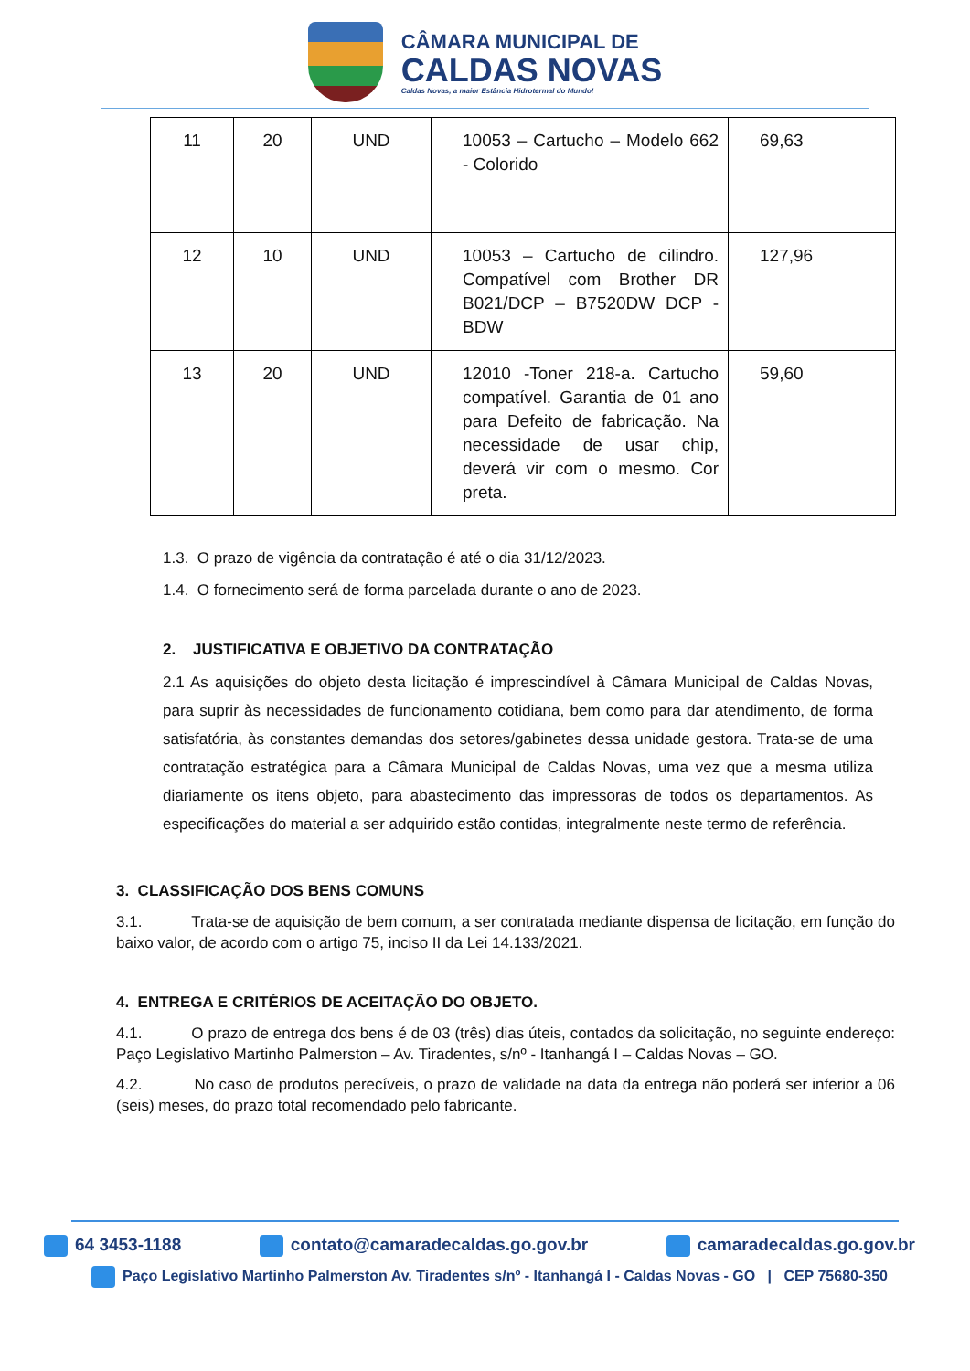CÂMARA MUNICIPAL DE
CALDAS NOVAS
Caldas Novas, a maior Estância Hidrotermal do Mundo!
| 11 | 20 | UND | 10053 – Cartucho – Modelo 662 - Colorido | 69,63 |
| 12 | 10 | UND | 10053 – Cartucho de cilindro. Compatível com Brother DR B021/DCP – B7520DW DCP - BDW | 127,96 |
| 13 | 20 | UND | 12010 -Toner 218-a. Cartucho compatível. Garantia de 01 ano para Defeito de fabricação. Na necessidade de usar chip, deverá vir com o mesmo. Cor preta. | 59,60 |
1.3. O prazo de vigência da contratação é até o dia 31/12/2023.
1.4. O fornecimento será de forma parcelada durante o ano de 2023.
2. JUSTIFICATIVA E OBJETIVO DA CONTRATAÇÃO
2.1 As aquisições do objeto desta licitação é imprescindível à Câmara Municipal de Caldas Novas, para suprir às necessidades de funcionamento cotidiana, bem como para dar atendimento, de forma satisfatória, às constantes demandas dos setores/gabinetes dessa unidade gestora. Trata-se de uma contratação estratégica para a Câmara Municipal de Caldas Novas, uma vez que a mesma utiliza diariamente os itens objeto, para abastecimento das impressoras de todos os departamentos. As especificações do material a ser adquirido estão contidas, integralmente neste termo de referência.
3. CLASSIFICAÇÃO DOS BENS COMUNS
3.1. Trata-se de aquisição de bem comum, a ser contratada mediante dispensa de licitação, em função do baixo valor, de acordo com o artigo 75, inciso II da Lei 14.133/2021.
4. ENTREGA E CRITÉRIOS DE ACEITAÇÃO DO OBJETO.
4.1. O prazo de entrega dos bens é de 03 (três) dias úteis, contados da solicitação, no seguinte endereço: Paço Legislativo Martinho Palmerston – Av. Tiradentes, s/nº - Itanhangá I – Caldas Novas – GO.
4.2. No caso de produtos perecíveis, o prazo de validade na data da entrega não poderá ser inferior a 06 (seis) meses, do prazo total recomendado pelo fabricante.
64 3453-1188 contato@camaradecaldas.go.gov.br camaradecaldas.go.gov.br
Paço Legislativo Martinho Palmerston Av. Tiradentes s/nº - Itanhangá I - Caldas Novas - GO | CEP 75680-350